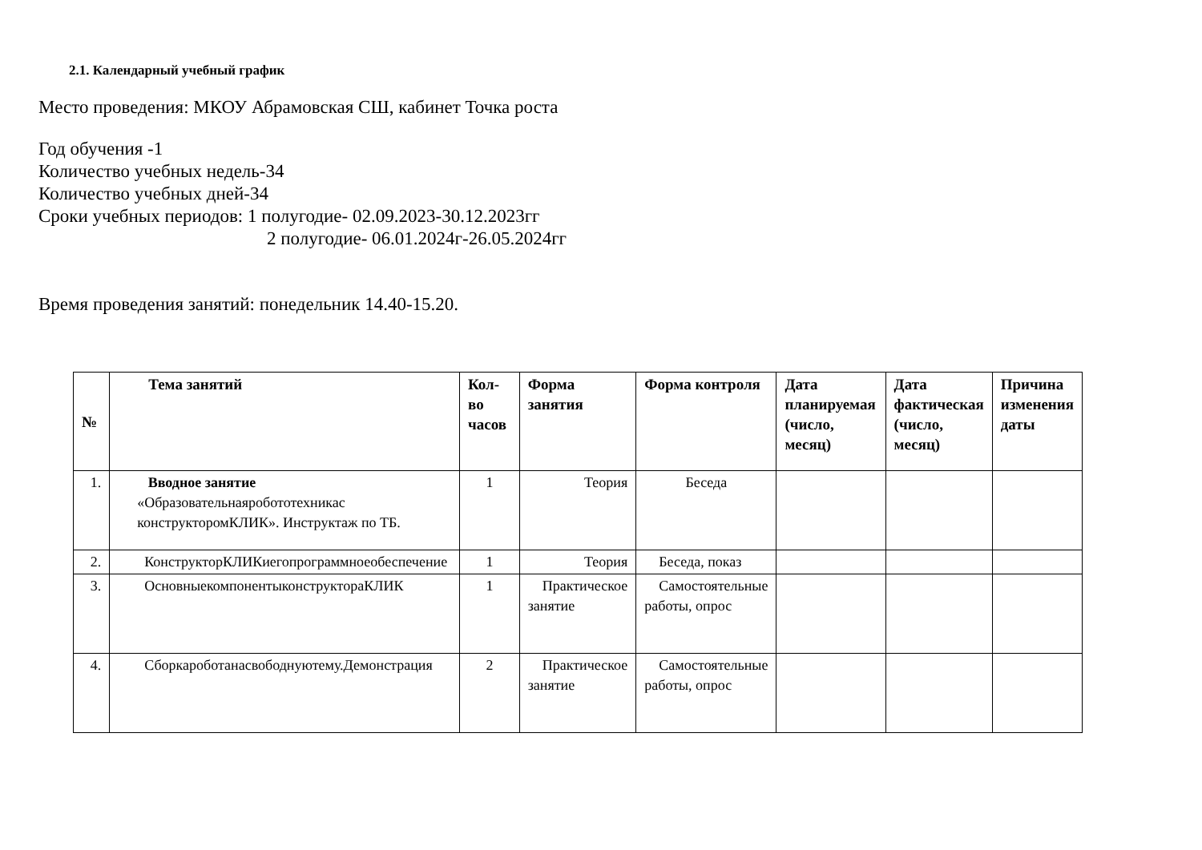2.1. Календарный учебный график
Место проведения: МКОУ Абрамовская СШ, кабинет Точка роста
Год обучения -1
Количество учебных недель-34
Количество учебных дней-34
Сроки учебных периодов: 1 полугодие- 02.09.2023-30.12.2023гг
2 полугодие- 06.01.2024г-26.05.2024гг
Время проведения занятий: понедельник 14.40-15.20.
| № | Тема занятий | Кол-во часов | Форма занятия | Форма контроля | Дата планируемая (число, месяц) | Дата фактическая (число, месяц) | Причина изменения даты |
| --- | --- | --- | --- | --- | --- | --- | --- |
| 1. | Вводное занятие «Образовательнаяробототехникас конструкторомКЛИК». Инструктаж по ТБ. | 1 | Теория | Беседа | | | |
| 2. | КонструкторКЛИКиегопрограммноеобеспечение | 1 | Теория | Беседа, показ | | | |
| 3. | ОсновныекомпонентыконструктораКЛИК | 1 | Практическое занятие | Самостоятельные работы, опрос | | | |
| 4. | Сборкароботанасвободнуютему.Демонстрация | 2 | Практическое занятие | Самостоятельные работы, опрос | | | |